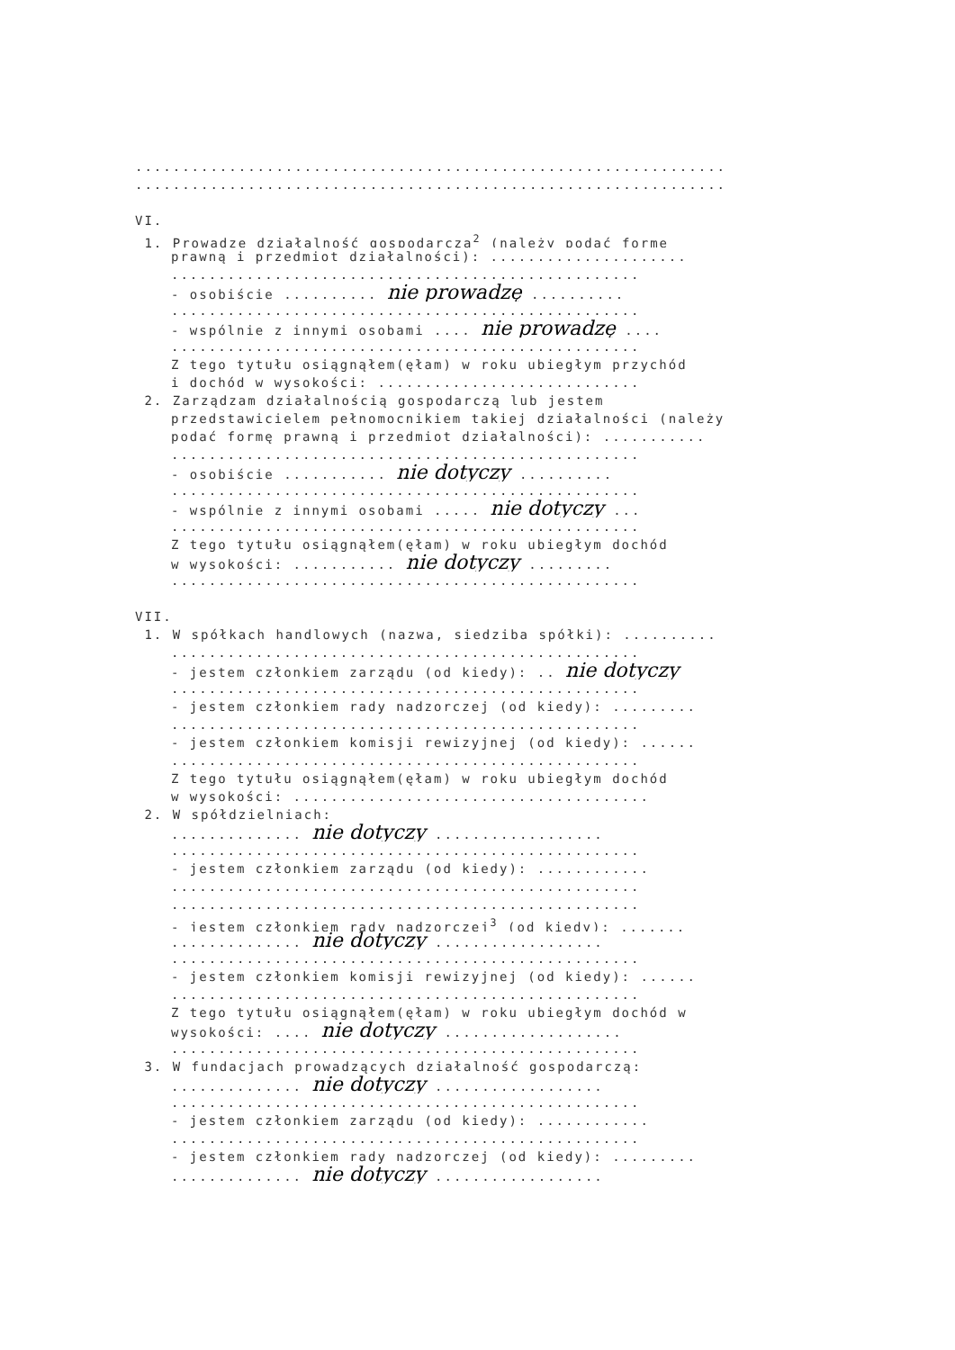...............................................................
...............................................................
VI.
1. Prowadzę działalność gospodarczą<sup>2</sup> (należy podać formę
prawną i przedmiot działalności): .....................
..................................................
- osobiście .......... nie prowadzę ..........
..................................................
- wspólnie z innymi osobami .... nie prowadzę ....
..................................................
Z tego tytułu osiągnąłem(ęłam) w roku ubiegłym przychód
i dochód w wysokości: ............................
2. Zarządzam działalnością gospodarczą lub jestem
przedstawicielem pełnomocnikiem takiej działalności (należy
podać formę prawną i przedmiot działalności): ...........
..................................................
- osobiście ........... nie dotyczy ..........
..................................................
- wspólnie z innymi osobami ..... nie dotyczy ...
..................................................
Z tego tytułu osiągnąłem(ęłam) w roku ubiegłym dochód
w wysokości: ........... nie dotyczy .........
..................................................
VII.
1. W spółkach handlowych (nazwa, siedziba spółki): ..........
..................................................
- jestem członkiem zarządu (od kiedy): .. nie dotyczy
..................................................
- jestem członkiem rady nadzorczej (od kiedy): .........
..................................................
- jestem członkiem komisji rewizyjnej (od kiedy): ......
..................................................
Z tego tytułu osiągnąłem(ęłam) w roku ubiegłym dochód
w wysokości: ......................................
2. W spółdzielniach:
.............. nie dotyczy ..................
..................................................
- jestem członkiem zarządu (od kiedy): ............
..................................................
..................................................
- jestem członkiem rady nadzorczej<sup>3</sup> (od kiedy): .......
.............. nie dotyczy ..................
..................................................
- jestem członkiem komisji rewizyjnej (od kiedy): ......
..................................................
Z tego tytułu osiągnąłem(ęłam) w roku ubiegłym dochód w
wysokości: .... nie dotyczy ...................
..................................................
3. W fundacjach prowadzących działalność gospodarczą:
.............. nie dotyczy ..................
..................................................
- jestem członkiem zarządu (od kiedy): ............
..................................................
- jestem członkiem rady nadzorczej (od kiedy): .........
.............. nie dotyczy ..................